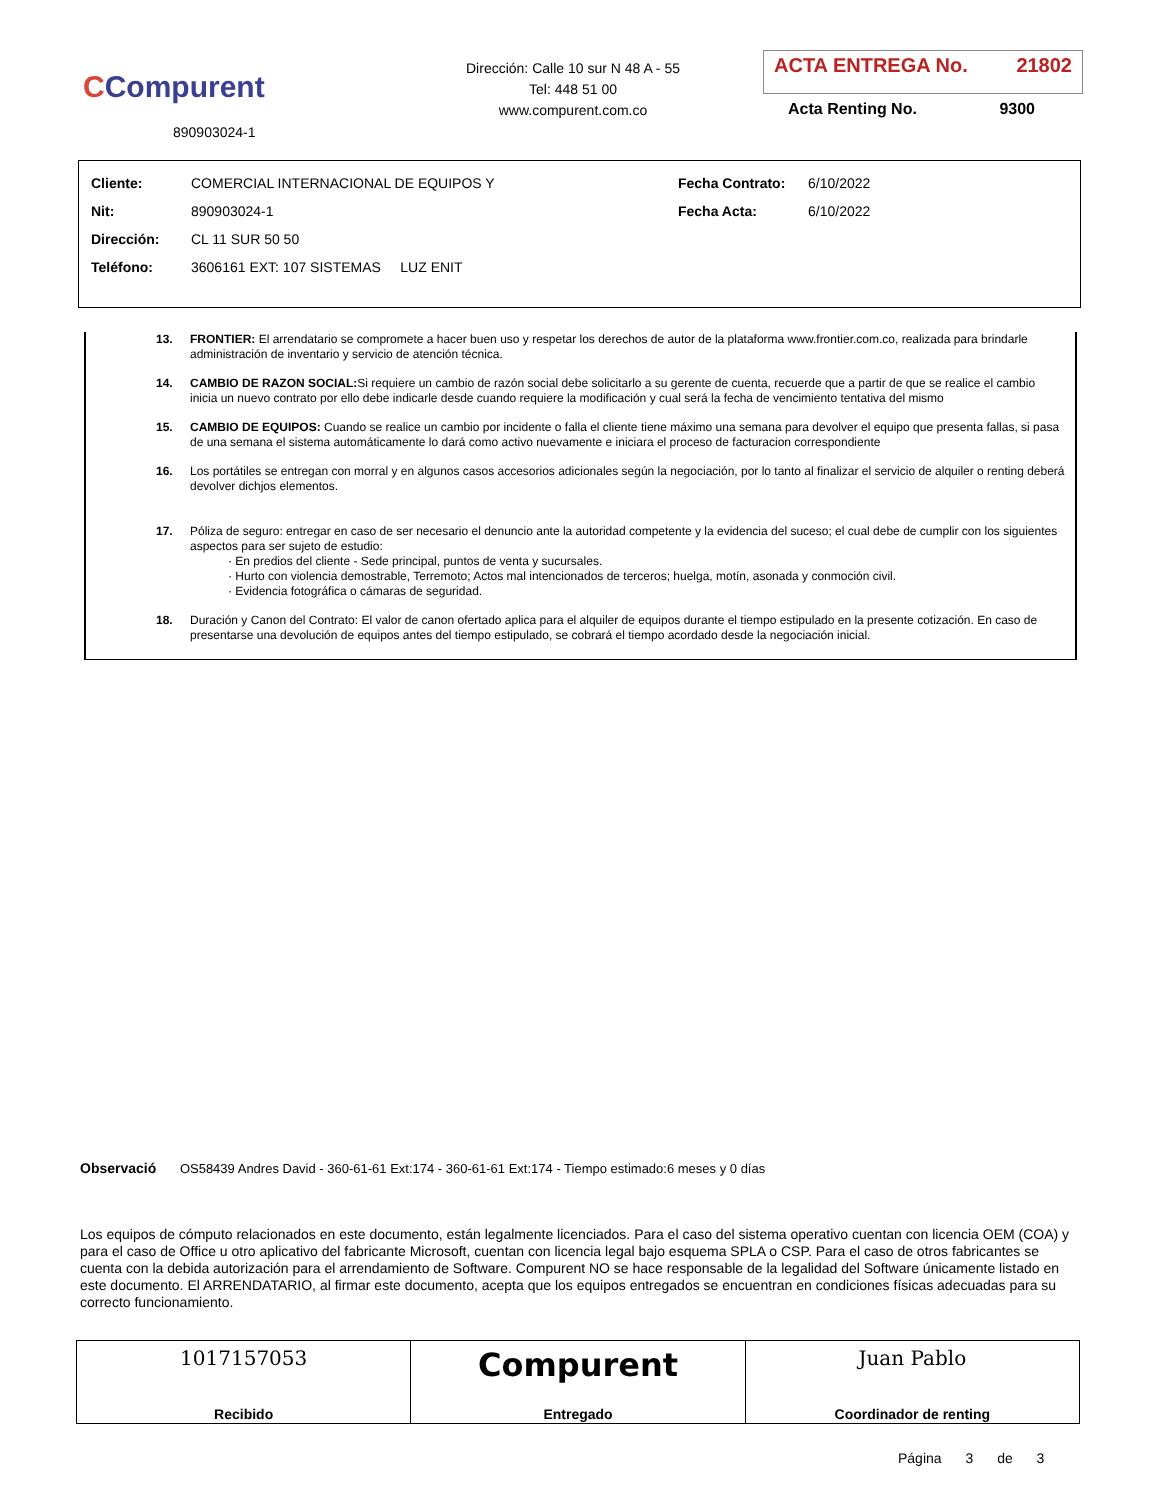CCompurent
890903024-1
Dirección: Calle 10 sur N 48 A - 55
Tel: 448 51 00
www.compurent.com.co
ACTA ENTREGA No. 21802
Acta Renting No. 9300
| Cliente: | COMERCIAL INTERNACIONAL DE EQUIPOS Y | Fecha Contrato: | 6/10/2022 |
| Nit: | 890903024-1 | Fecha Acta: | 6/10/2022 |
| Dirección: | CL 11 SUR 50 50 | | |
| Teléfono: | 3606161 EXT: 107 SISTEMAS LUZ ENIT | | |
13. FRONTIER: El arrendatario se compromete a hacer buen uso y respetar los derechos de autor de la plataforma www.frontier.com.co, realizada para brindarle administración de inventario y servicio de atención técnica.
14. CAMBIO DE RAZON SOCIAL: Si requiere un cambio de razón social debe solicitarlo a su gerente de cuenta, recuerde que a partir de que se realice el cambio inicia un nuevo contrato por ello debe indicarle desde cuando requiere la modificación y cual será la fecha de vencimiento tentativa del mismo
15. CAMBIO DE EQUIPOS: Cuando se realice un cambio por incidente o falla el cliente tiene máximo una semana para devolver el equipo que presenta fallas, si pasa de una semana el sistema automáticamente lo dará como activo nuevamente e iniciara el proceso de facturacion correspondiente
16. Los portátiles se entregan con morral y en algunos casos accesorios adicionales según la negociación, por lo tanto al finalizar el servicio de alquiler o renting deberá devolver dichjos elementos.
17. Póliza de seguro: entregar en caso de ser necesario el denuncio ante la autoridad competente y la evidencia del suceso; el cual debe de cumplir con los siguientes aspectos para ser sujeto de estudio:
· En predios del cliente - Sede principal, puntos de venta y sucursales.
· Hurto con violencia demostrable, Terremoto; Actos mal intencionados de terceros; huelga, motín, asonada y conmoción civil.
· Evidencia fotográfica o cámaras de seguridad.
18. Duración y Canon del Contrato: El valor de canon ofertado aplica para el alquiler de equipos durante el tiempo estipulado en la presente cotización. En caso de presentarse una devolución de equipos antes del tiempo estipulado, se cobrará el tiempo acordado desde la negociación inicial.
Observació OS58439 Andres David - 360-61-61 Ext:174 - 360-61-61 Ext:174 - Tiempo estimado:6 meses y 0 días
Los equipos de cómputo relacionados en este documento, están legalmente licenciados. Para el caso del sistema operativo cuentan con licencia OEM (COA) y para el caso de Office u otro aplicativo del fabricante Microsoft, cuentan con licencia legal bajo esquema SPLA o CSP. Para el caso de otros fabricantes se cuenta con la debida autorización para el arrendamiento de Software. Compurent NO se hace responsable de la legalidad del Software únicamente listado en este documento. El ARRENDATARIO, al firmar este documento, acepta que los equipos entregados se encuentran en condiciones físicas adecuadas para su correcto funcionamiento.
| 1017157053 Recibido | Compurent Entregado | Juan Pablo Coordinador de renting |
Página 3 de 3